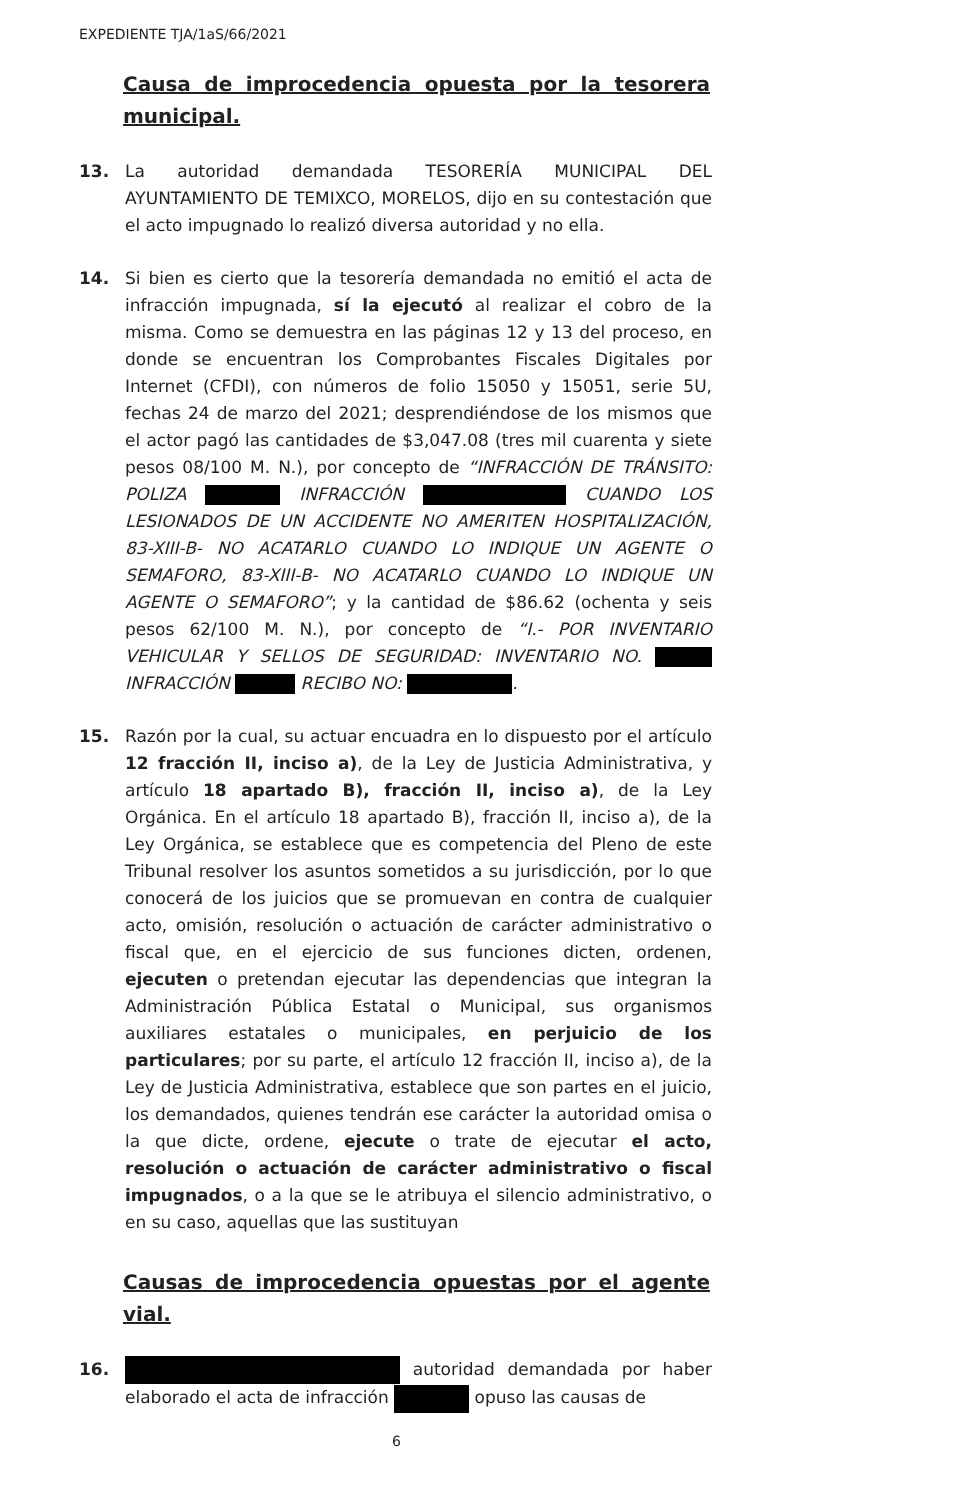EXPEDIENTE TJA/1aS/66/2021
Causa de improcedencia opuesta por la tesorera municipal.
13. La autoridad demandada TESORERÍA MUNICIPAL DEL AYUNTAMIENTO DE TEMIXCO, MORELOS, dijo en su contestación que el acto impugnado lo realizó diversa autoridad y no ella.
14. Si bien es cierto que la tesorería demandada no emitió el acta de infracción impugnada, sí la ejecutó al realizar el cobro de la misma. Como se demuestra en las páginas 12 y 13 del proceso, en donde se encuentran los Comprobantes Fiscales Digitales por Internet (CFDI), con números de folio 15050 y 15051, serie 5U, fechas 24 de marzo del 2021; desprendiéndose de los mismos que el actor pagó las cantidades de $3,047.08 (tres mil cuarenta y siete pesos 08/100 M. N.), por concepto de “INFRACCIÓN DE TRÁNSITO: POLIZA INFRACCIÓN CUANDO LOS LESIONADOS DE UN ACCIDENTE NO AMERITEN HOSPITALIZACIÓN, 83-XIII-B- NO ACATARLO CUANDO LO INDIQUE UN AGENTE O SEMAFORO, 83-XIII-B- NO ACATARLO CUANDO LO INDIQUE UN AGENTE O SEMAFORO”; y la cantidad de $86.62 (ochenta y seis pesos 62/100 M. N.), por concepto de “I.- POR INVENTARIO VEHICULAR Y SELLOS DE SEGURIDAD: INVENTARIO NO. INFRACCIÓN RECIBO NO: .
15. Razón por la cual, su actuar encuadra en lo dispuesto por el artículo 12 fracción II, inciso a), de la Ley de Justicia Administrativa, y artículo 18 apartado B), fracción II, inciso a), de la Ley Orgánica. En el artículo 18 apartado B), fracción II, inciso a), de la Ley Orgánica, se establece que es competencia del Pleno de este Tribunal resolver los asuntos sometidos a su jurisdicción, por lo que conocerá de los juicios que se promuevan en contra de cualquier acto, omisión, resolución o actuación de carácter administrativo o fiscal que, en el ejercicio de sus funciones dicten, ordenen, ejecuten o pretendan ejecutar las dependencias que integran la Administración Pública Estatal o Municipal, sus organismos auxiliares estatales o municipales, en perjuicio de los particulares; por su parte, el artículo 12 fracción II, inciso a), de la Ley de Justicia Administrativa, establece que son partes en el juicio, los demandados, quienes tendrán ese carácter la autoridad omisa o la que dicte, ordene, ejecute o trate de ejecutar el acto, resolución o actuación de carácter administrativo o fiscal impugnados, o a la que se le atribuya el silencio administrativo, o en su caso, aquellas que las sustituyan
Causas de improcedencia opuestas por el agente vial.
16. autoridad demandada por haber elaborado el acta de infracción opuso las causas de
6